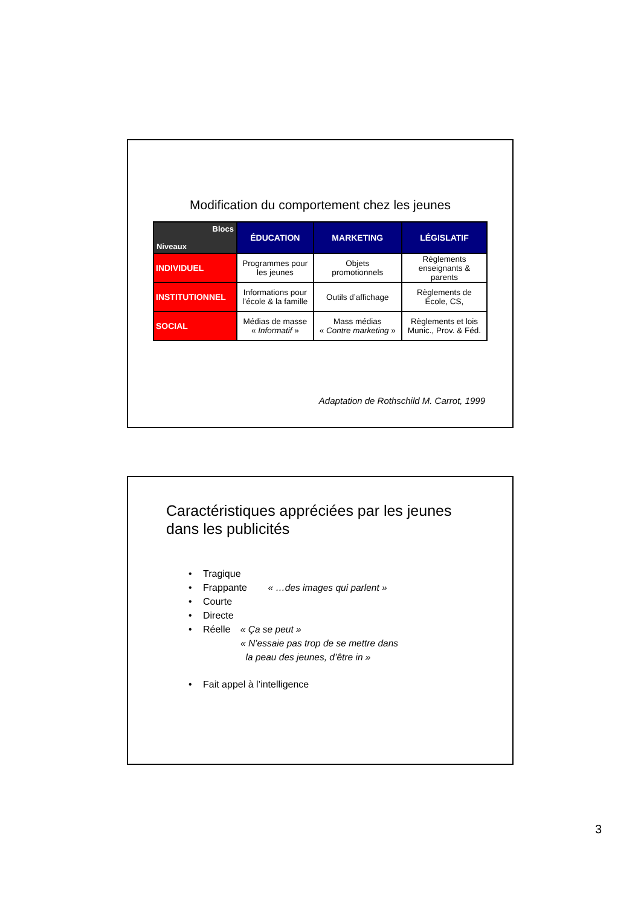Modification du comportement chez les jeunes
| Blocs Niveaux | ÉDUCATION | MARKETING | LÉGISLATIF |
| INDIVIDUEL | Programmes pour les jeunes | Objets promotionnels | Règlements enseignants & parents |
| INSTITUTIONNEL | Informations pour l’école & la famille | Outils d’affichage | Règlements de École, CS, |
| SOCIAL | Médias de masse « Informatif » | Mass médias « Contre marketing » | Règlements et lois Munic., Prov. & Féd. |
Adaptation de Rothschild M. Carrot, 1999
Caractéristiques appréciées par les jeunes
dans les publicités
• Tragique
• Frappante « …des images qui parlent »
• Courte
• Directe
• Réelle « Ça se peut »
« N’essaie pas trop de se mettre dans
la peau des jeunes, d’être in »
• Fait appel à l’intelligence
3